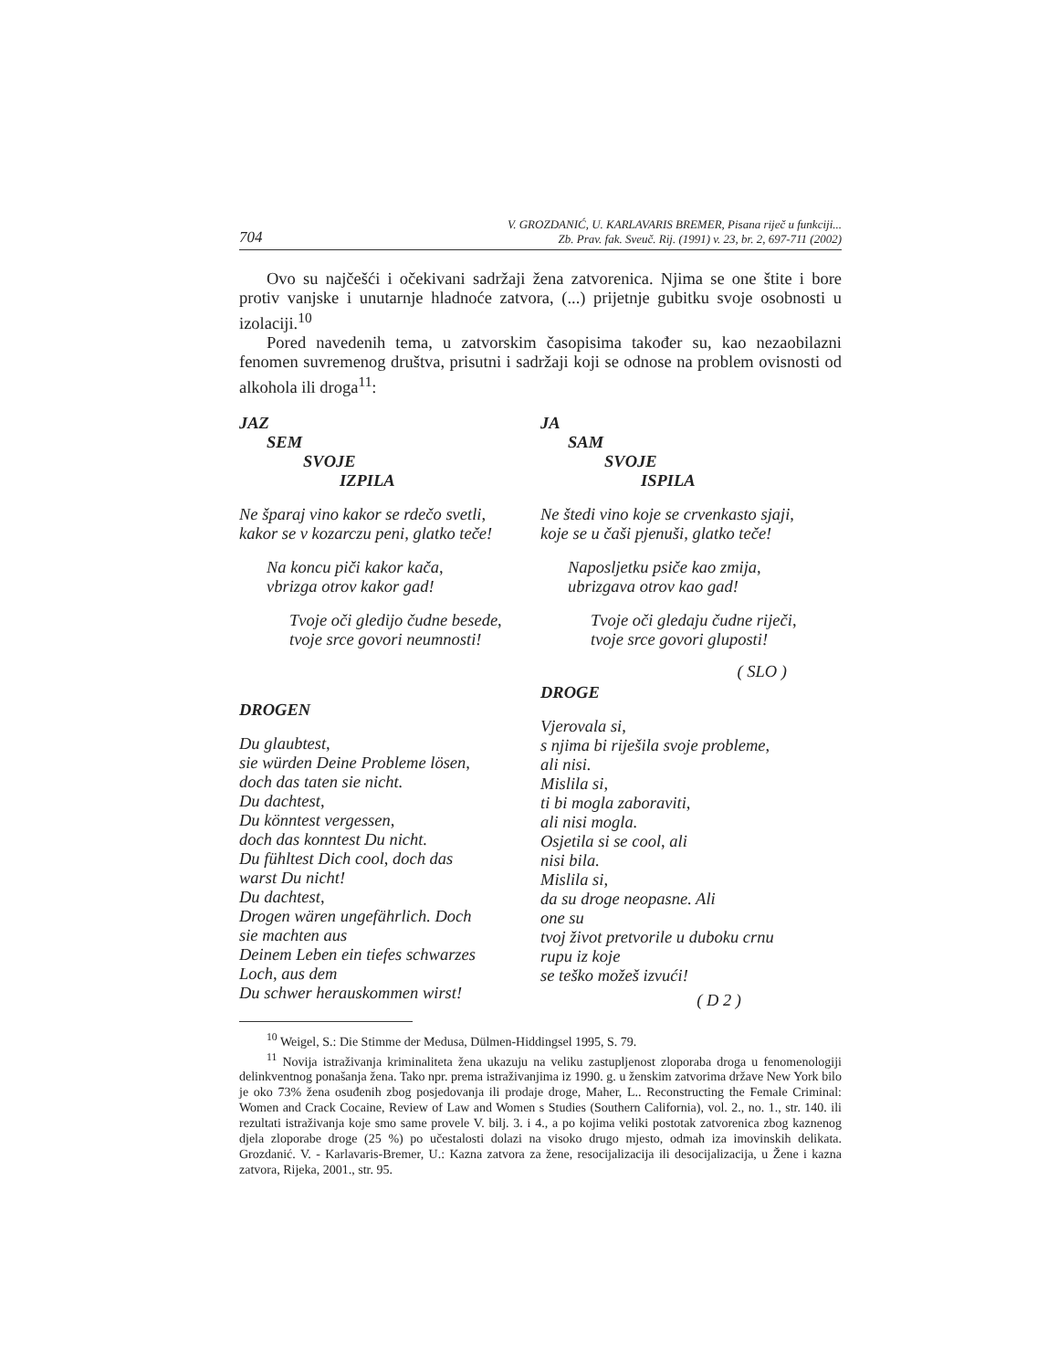704 V. GROZDANIĆ, U. KARLAVARIS BREMER, Pisana riječ u funkciji...
Zb. Prav. fak. Sveuč. Rij. (1991) v. 23, br. 2, 697-711 (2002)
Ovo su najčešći i očekivani sadržaji žena zatvorenica. Njima se one štite i bore protiv vanjske i unutarnje hladnoće zatvora, (...) prijetnje gubitku svoje osobnosti u izolaciji.<sup>10</sup>
Pored navedenih tema, u zatvorskim časopisima također su, kao nezaobilazni fenomen suvremenog društva, prisutni i sadržaji koji se odnose na problem ovisnosti od alkohola ili droga<sup>11</sup>:
JAZ
SEM
SVOJE
IZPILA
Ne šparaj vino kakor se rdečo svetli,
kakor se v kozarczu peni, glatko teče!
Na koncu piči kakor kača,
vbrizga otrov kakor gad!
Tvoje oči gledijo čudne besede,
tvoje srce govori neumnosti!
DROGEN
Du glaubtest,
sie würden Deine Probleme lösen,
doch das taten sie nicht.
Du dachtest,
Du könntest vergessen,
doch das konntest Du nicht.
Du fühltest Dich cool, doch das
warst Du nicht!
Du dachtest,
Drogen wären ungefährlich. Doch
sie machten aus
Deinem Leben ein tiefes schwarzes
Loch, aus dem
Du schwer herauskommen wirst!
JA
SAM
SVOJE
ISPILA
Ne štedi vino koje se crvenkasto sjaji,
koje se u čaši pjenuši, glatko teče!
Naposljetku psiče kao zmija,
ubrizgava otrov kao gad!
Tvoje oči gledaju čudne riječi,
tvoje srce govori gluposti!
( SLO )
DROGE
Vjerovala si,
s njima bi riješila svoje probleme,
ali nisi.
Mislila si,
ti bi mogla zaboraviti,
ali nisi mogla.
Osjetila si se cool, ali
nisi bila.
Mislila si,
da su droge neopasne. Ali
one su
tvoj život pretvorile u duboku crnu
rupu iz koje
se teško možeš izvući!
( D 2 )
<sup>10</sup> Weigel, S.: Die Stimme der Medusa, Dülmen-Hiddingsel 1995, S. 79.
<sup>11</sup> Novija istraživanja kriminaliteta žena ukazuju na veliku zastupljenost zloporaba droga u fenomenologiji delinkventnog ponašanja žena. Tako npr. prema istraživanjima iz 1990. g. u ženskim zatvorima države New York bilo je oko 73% žena osuđenih zbog posjedovanja ili prodaje droge, Maher, L.. Reconstructing the Female Criminal: Women and Crack Cocaine, Review of Law and Women s Studies (Southern California), vol. 2., no. 1., str. 140. ili rezultati istraživanja koje smo same provele V. bilj. 3. i 4., a po kojima veliki postotak zatvorenica zbog kaznenog djela zloporabe droge (25 %) po učestalosti dolazi na visoko drugo mjesto, odmah iza imovinskih delikata. Grozdanić. V. - Karlavaris-Bremer, U.: Kazna zatvora za žene, resocijalizacija ili desocijalizacija, u Žene i kazna zatvora, Rijeka, 2001., str. 95.